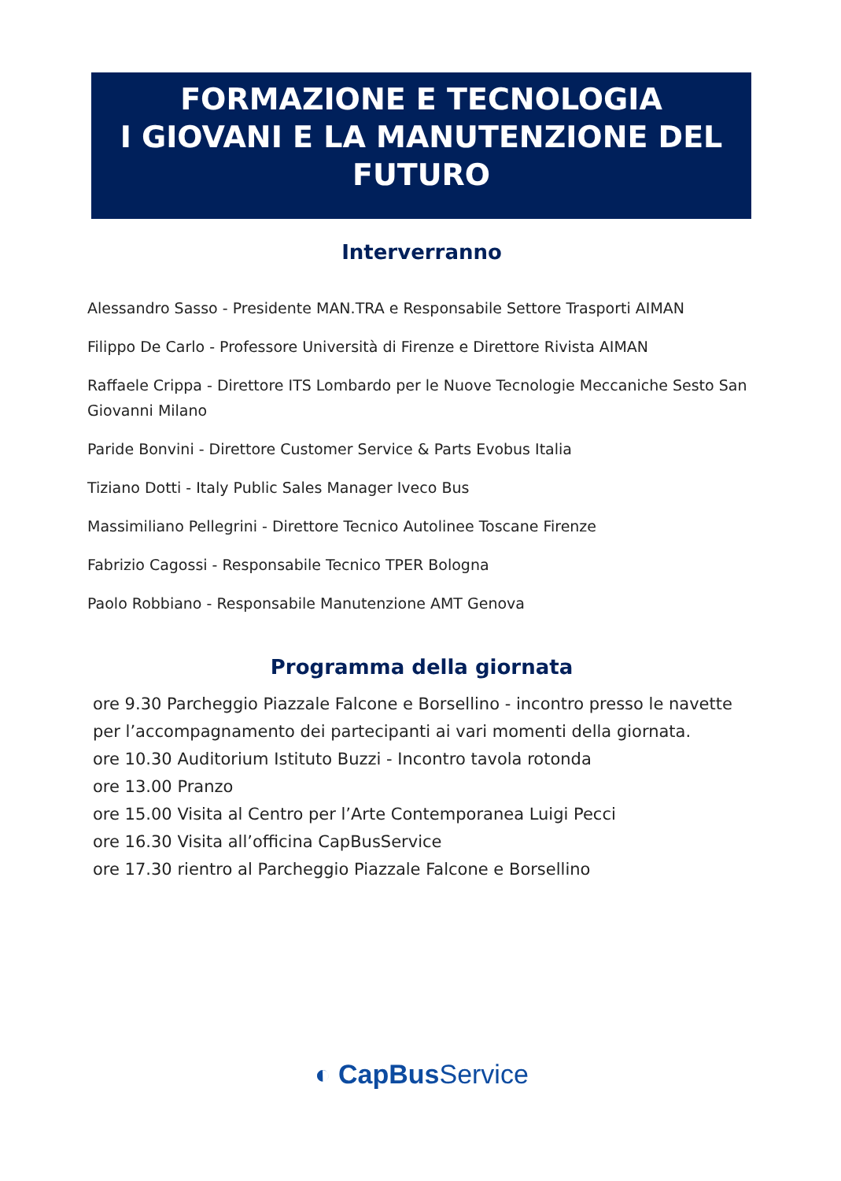FORMAZIONE E TECNOLOGIA
I GIOVANI E LA MANUTENZIONE DEL
FUTURO
Interverranno
Alessandro Sasso - Presidente MAN.TRA e Responsabile Settore Trasporti AIMAN
Filippo De Carlo - Professore Università di Firenze e Direttore Rivista AIMAN
Raffaele Crippa - Direttore ITS Lombardo per le Nuove Tecnologie Meccaniche Sesto San Giovanni Milano
Paride Bonvini - Direttore Customer Service & Parts Evobus Italia
Tiziano Dotti - Italy Public Sales Manager Iveco Bus
Massimiliano Pellegrini - Direttore Tecnico Autolinee Toscane Firenze
Fabrizio Cagossi - Responsabile Tecnico TPER Bologna
Paolo Robbiano - Responsabile Manutenzione AMT Genova
Programma della giornata
ore 9.30 Parcheggio Piazzale Falcone e Borsellino - incontro presso le navette per l’accompagnamento dei partecipanti ai vari momenti della giornata.
ore 10.30 Auditorium Istituto Buzzi - Incontro tavola rotonda
ore 13.00 Pranzo
ore 15.00 Visita al Centro per l’Arte Contemporanea Luigi Pecci
ore 16.30 Visita all’officina CapBusService
ore 17.30 rientro al Parcheggio Piazzale Falcone e Borsellino
◐ CapBusService